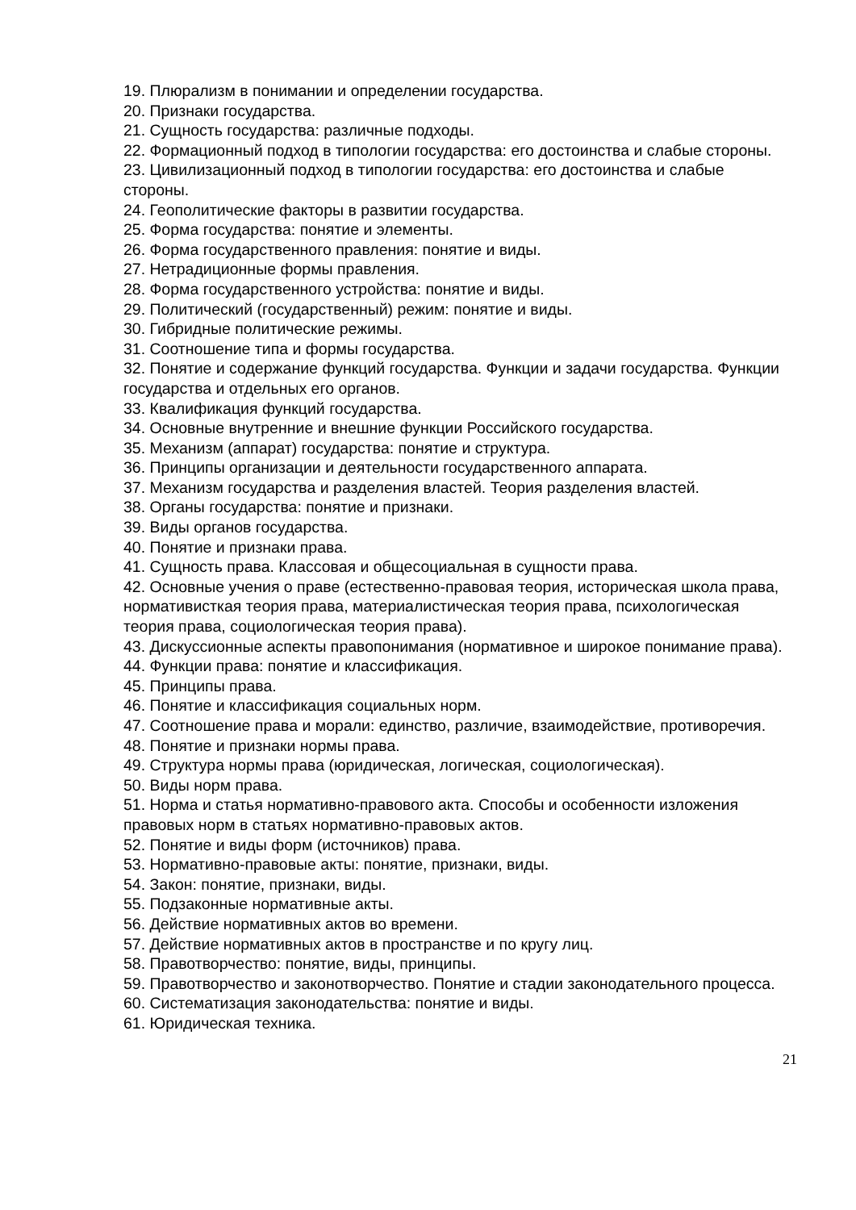19. Плюрализм в понимании и определении государства.
20. Признаки государства.
21. Сущность государства: различные подходы.
22. Формационный подход в типологии государства: его достоинства и слабые стороны.
23. Цивилизационный подход в типологии государства: его достоинства и слабые стороны.
24. Геополитические факторы в развитии государства.
25. Форма государства: понятие и элементы.
26. Форма государственного правления: понятие и виды.
27. Нетрадиционные формы правления.
28. Форма государственного устройства: понятие и виды.
29. Политический (государственный) режим: понятие и виды.
30. Гибридные политические режимы.
31. Соотношение типа и формы государства.
32. Понятие и содержание функций государства. Функции и задачи государства. Функции государства и отдельных его органов.
33. Квалификация функций государства.
34. Основные внутренние и внешние функции Российского государства.
35. Механизм (аппарат) государства: понятие и структура.
36. Принципы организации и деятельности государственного аппарата.
37. Механизм государства и разделения властей. Теория разделения властей.
38. Органы государства: понятие и признаки.
39. Виды органов государства.
40. Понятие и признаки права.
41. Сущность права. Классовая и общесоциальная в сущности права.
42. Основные учения о праве (естественно-правовая теория, историческая школа права, нормативисткая теория права, материалистическая теория права, психологическая теория права, социологическая теория права).
43. Дискуссионные аспекты правопонимания (нормативное и широкое понимание права).
44. Функции права: понятие и классификация.
45. Принципы права.
46. Понятие и классификация социальных норм.
47. Соотношение права и морали: единство, различие, взаимодействие, противоречия.
48. Понятие и признаки нормы права.
49. Структура нормы права (юридическая, логическая, социологическая).
50. Виды норм права.
51. Норма и статья нормативно-правового акта. Способы и особенности изложения правовых норм в статьях нормативно-правовых актов.
52. Понятие и виды форм (источников) права.
53. Нормативно-правовые акты: понятие, признаки, виды.
54. Закон: понятие, признаки, виды.
55. Подзаконные нормативные акты.
56. Действие нормативных актов во времени.
57. Действие нормативных актов в пространстве и по кругу лиц.
58. Правотворчество: понятие, виды, принципы.
59. Правотворчество и законотворчество. Понятие и стадии законодательного процесса.
60. Систематизация законодательства: понятие и виды.
61. Юридическая техника.
21